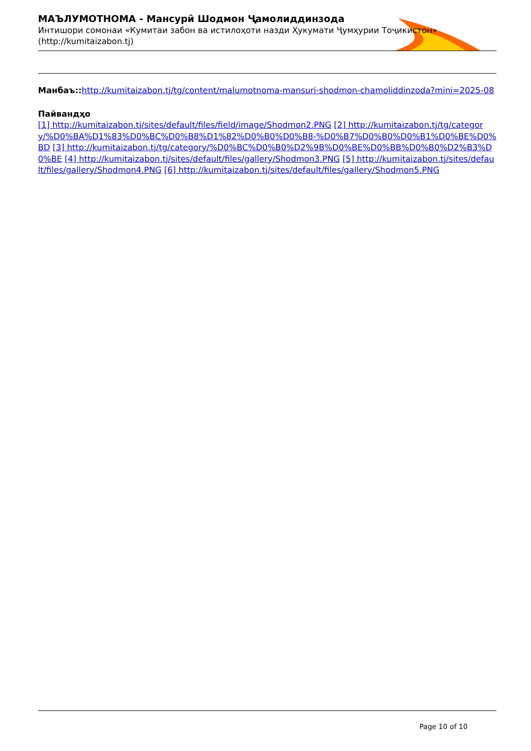МАЪЛУМОТНОМА - Мансурӣ Шодмон Ҷамолиддинзода
Интишори сомонаи «Кумитаи забон ва истилоҳоти назди Ҳукумати Ҷумҳурии Тоҷикистон» (http://kumitaizabon.tj)
Манбаъ:: http://kumitaizabon.tj/tg/content/malumotnoma-mansuri-shodmon-chamoliddinzoda?mini=2025-08
Пайвандҳо
[1] http://kumitaizabon.tj/sites/default/files/field/image/Shodmon2.PNG [2] http://kumitaizabon.tj/tg/category/%D0%BA%D1%83%D0%BC%D0%B8%D1%82%D0%B0%D0%B8-%D0%B7%D0%B0%D0%B1%D0%BE%D0%BD [3] http://kumitaizabon.tj/tg/category/%D0%BC%D0%B0%D2%9B%D0%BE%D0%BB%D0%B0%D2%B3%D0%BE [4] http://kumitaizabon.tj/sites/default/files/gallery/Shodmon3.PNG [5] http://kumitaizabon.tj/sites/default/files/gallery/Shodmon4.PNG [6] http://kumitaizabon.tj/sites/default/files/gallery/Shodmon5.PNG
Page 10 of 10